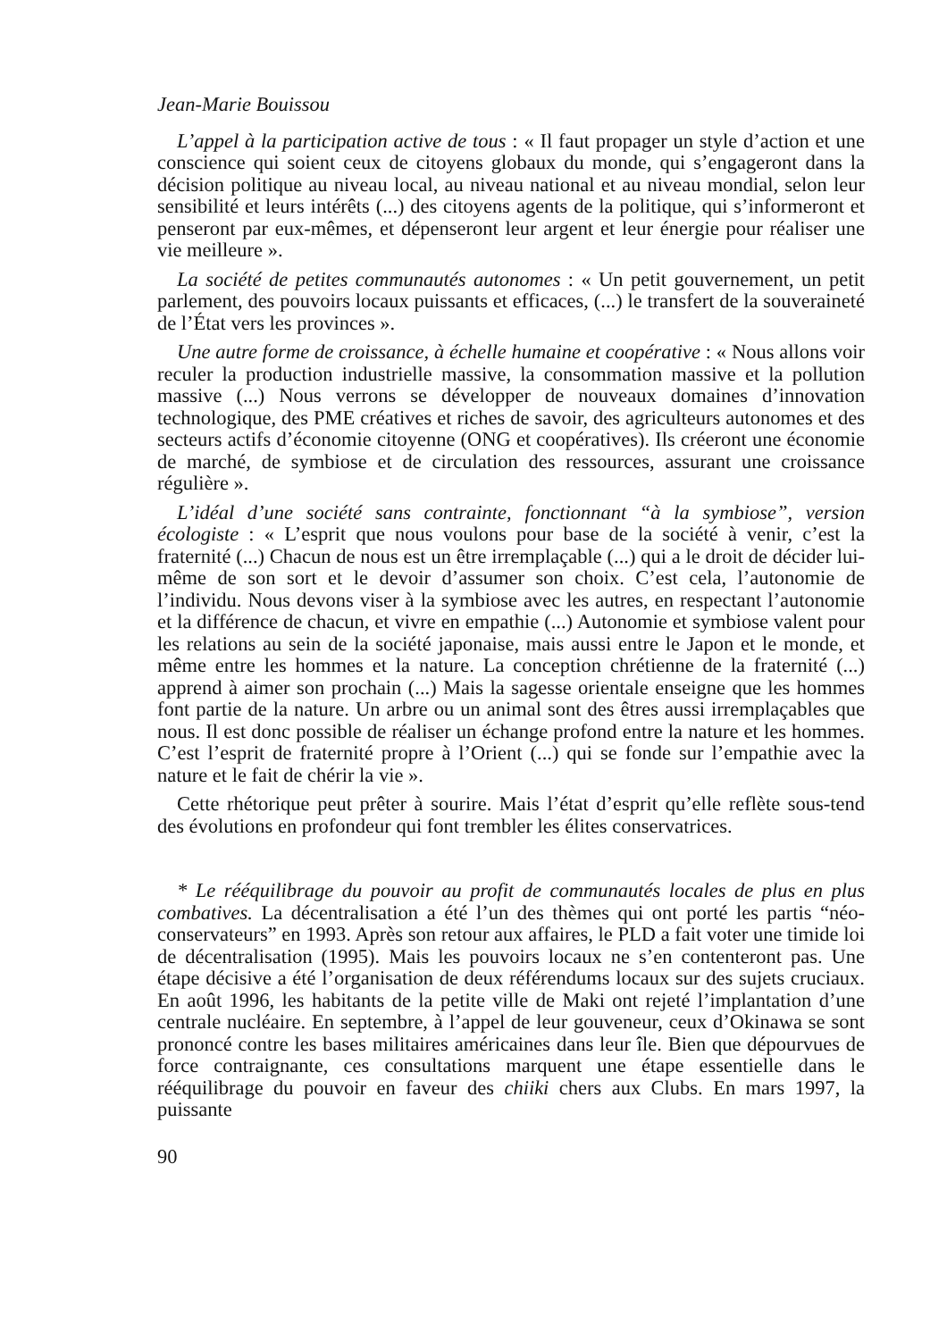Jean-Marie Bouissou
L’appel à la participation active de tous : « Il faut propager un style d’action et une conscience qui soient ceux de citoyens globaux du monde, qui s’engageront dans la décision politique au niveau local, au niveau national et au niveau mondial, selon leur sensibilité et leurs intérêts (...) des citoyens agents de la politique, qui s’informeront et penseront par eux-mêmes, et dépenseront leur argent et leur énergie pour réaliser une vie meilleure ».
La société de petites communautés autonomes : « Un petit gouvernement, un petit parlement, des pouvoirs locaux puissants et efficaces, (...) le transfert de la souveraineté de l’État vers les provinces ».
Une autre forme de croissance, à échelle humaine et coopérative : « Nous allons voir reculer la production industrielle massive, la consommation massive et la pollution massive (...) Nous verrons se développer de nouveaux domaines d’innovation technologique, des PME créatives et riches de savoir, des agriculteurs autonomes et des secteurs actifs d’économie citoyenne (ONG et coopératives). Ils créeront une économie de marché, de symbiose et de circulation des ressources, assurant une croissance régulière ».
L’idéal d’une société sans contrainte, fonctionnant “à la symbiose”, version écologiste : « L’esprit que nous voulons pour base de la société à venir, c’est la fraternité (...) Chacun de nous est un être irremplaçable (...) qui a le droit de décider lui-même de son sort et le devoir d’assumer son choix. C’est cela, l’autonomie de l’individu. Nous devons viser à la symbiose avec les autres, en respectant l’autonomie et la différence de chacun, et vivre en empathie (...) Autonomie et symbiose valent pour les relations au sein de la société japonaise, mais aussi entre le Japon et le monde, et même entre les hommes et la nature. La conception chrétienne de la fraternité (...) apprend à aimer son prochain (...) Mais la sagesse orientale enseigne que les hommes font partie de la nature. Un arbre ou un animal sont des êtres aussi irremplaçables que nous. Il est donc possible de réaliser un échange profond entre la nature et les hommes. C’est l’esprit de fraternité propre à l’Orient (...) qui se fonde sur l’empathie avec la nature et le fait de chérir la vie ».
Cette rhétorique peut prêter à sourire. Mais l’état d’esprit qu’elle reflète sous-tend des évolutions en profondeur qui font trembler les élites conservatrices.
* Le rééquilibrage du pouvoir au profit de communautés locales de plus en plus combatives. La décentralisation a été l’un des thèmes qui ont porté les partis “néo-conservateurs” en 1993. Après son retour aux affaires, le PLD a fait voter une timide loi de décentralisation (1995). Mais les pouvoirs locaux ne s’en contenteront pas. Une étape décisive a été l’organisation de deux référendums locaux sur des sujets cruciaux. En août 1996, les habitants de la petite ville de Maki ont rejeté l’implantation d’une centrale nucléaire. En septembre, à l’appel de leur gouveneur, ceux d’Okinawa se sont prononcé contre les bases militaires américaines dans leur île. Bien que dépourvues de force contraignante, ces consultations marquent une étape essentielle dans le rééquilibrage du pouvoir en faveur des chiiki chers aux Clubs. En mars 1997, la puissante
90